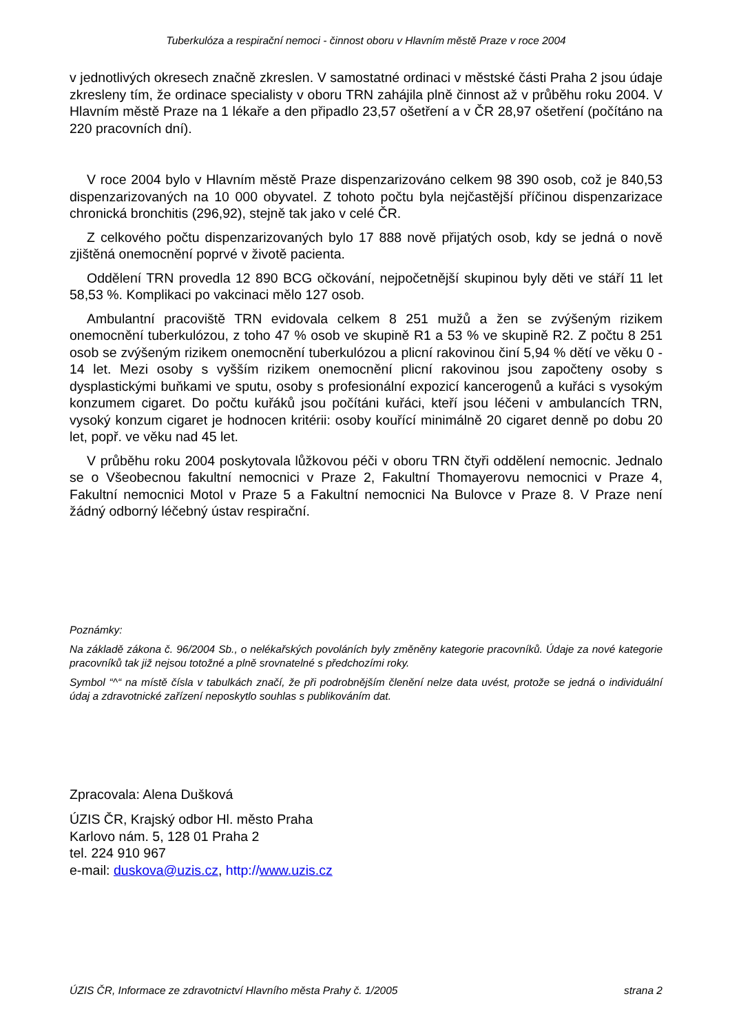Tuberkulóza a respirační nemoci - činnost oboru v Hlavním městě Praze v roce 2004
v jednotlivých okresech značně zkreslen. V samostatné ordinaci v městské části Praha 2 jsou údaje zkresleny tím, že ordinace specialisty v oboru TRN zahájila plně činnost až v průběhu roku 2004. V Hlavním městě Praze na 1 lékaře a den připadlo 23,57 ošetření a v ČR 28,97 ošetření (počítáno na 220 pracovních dní).
V roce 2004 bylo v Hlavním městě Praze dispenzarizováno celkem 98 390 osob, což je 840,53 dispenzarizovaných na 10 000 obyvatel. Z tohoto počtu byla nejčastější příčinou dispenzarizace chronická bronchitis (296,92), stejně tak jako v celé ČR.
Z celkového počtu dispenzarizovaných bylo 17 888 nově přijatých osob, kdy se jedná o nově zjištěná onemocnění poprvé v životě pacienta.
Oddělení TRN provedla 12 890 BCG očkování, nejpočetnější skupinou byly děti ve stáří 11 let 58,53 %. Komplikaci po vakcinaci mělo 127 osob.
Ambulantní pracoviště TRN evidovala celkem 8 251 mužů a žen se zvýšeným rizikem onemocnění tuberkulózou, z toho 47 % osob ve skupině R1 a 53 % ve skupině R2. Z počtu 8 251 osob se zvýšeným rizikem onemocnění tuberkulózou a plicní rakovinou činí 5,94 % dětí ve věku 0 - 14 let. Mezi osoby s vyšším rizikem onemocnění plicní rakovinou jsou započteny osoby s dysplastickými buňkami ve sputu, osoby s profesionální expozicí kancerogenů a kuřáci s vysokým konzumem cigaret. Do počtu kuřáků jsou počítáni kuřáci, kteří jsou léčeni v ambulancích TRN, vysoký konzum cigaret je hodnocen kritérii: osoby kouřící minimálně 20 cigaret denně po dobu 20 let, popř. ve věku nad 45 let.
V průběhu roku 2004 poskytovala lůžkovou péči v oboru TRN čtyři oddělení nemocnic. Jednalo se o Všeobecnou fakultní nemocnici v Praze 2, Fakultní Thomayerovu nemocnici v Praze 4, Fakultní nemocnici Motol v Praze 5 a Fakultní nemocnici Na Bulovce v Praze 8. V Praze není žádný odborný léčebný ústav respirační.
Poznámky:
Na základě zákona č. 96/2004 Sb., o nelékařských povoláních byly změněny kategorie pracovníků. Údaje za nové kategorie pracovníků tak již nejsou totožné a plně srovnatelné s předchozími roky.
Symbol “^“ na místě čísla v tabulkách značí, že při podrobnějším členění nelze data uvést, protože se jedná o individuální údaj a zdravotnické zařízení neposkytlo souhlas s publikováním dat.
Zpracovala: Alena Dušková
ÚZIS ČR, Krajský odbor Hl. město Praha
Karlovo nám. 5, 128 01 Praha 2
tel. 224 910 967
e-mail: duskova@uzis.cz, http://www.uzis.cz
ÚZIS ČR, Informace ze zdravotnictví Hlavního města Prahy č. 1/2005 strana 2